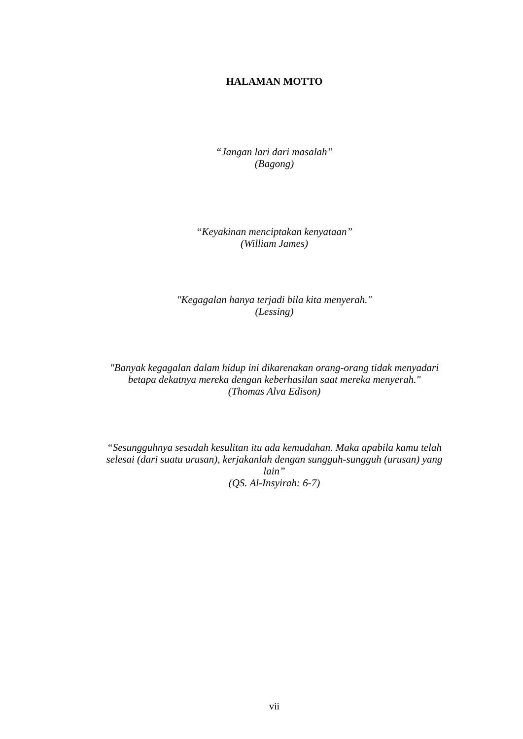HALAMAN MOTTO
“Jangan lari dari masalah”
(Bagong)
“Keyakinan menciptakan kenyataan”
(William James)
"Kegagalan hanya terjadi bila kita menyerah."
(Lessing)
"Banyak kegagalan dalam hidup ini dikarenakan orang-orang tidak menyadari betapa dekatnya mereka dengan keberhasilan saat mereka menyerah."
(Thomas Alva Edison)
“Sesungguhnya sesudah kesulitan itu ada kemudahan. Maka apabila kamu telah selesai (dari suatu urusan), kerjakanlah dengan sungguh-sungguh (urusan) yang lain”
(QS. Al-Insyirah: 6-7)
vii